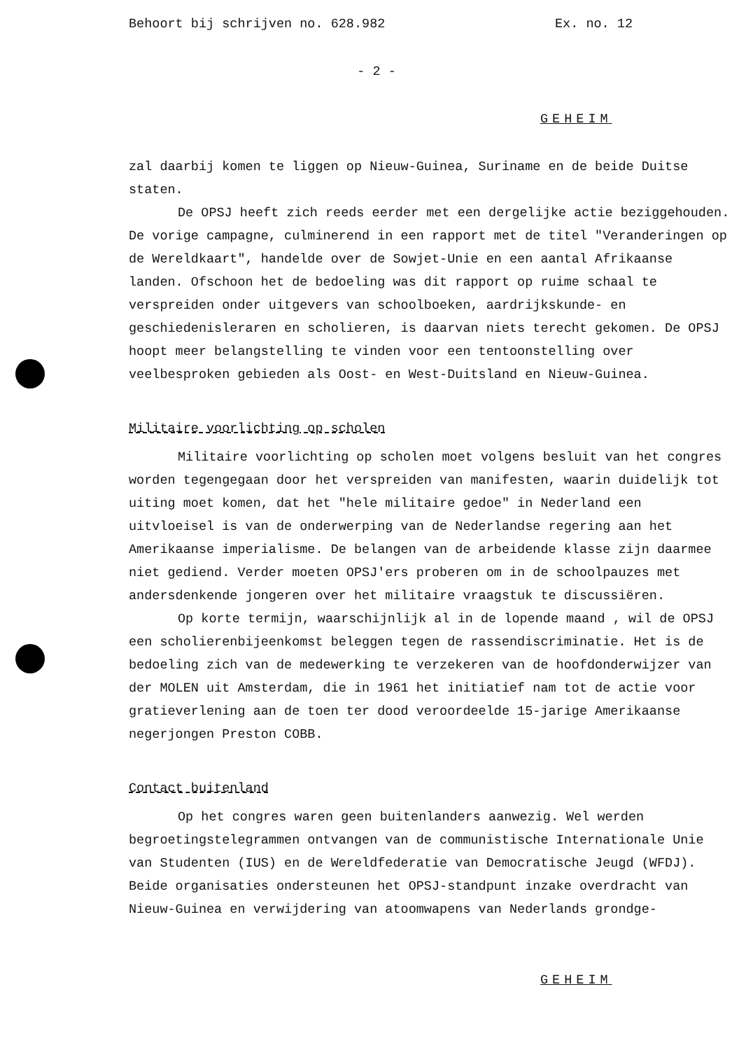Behoort bij schrijven no. 628.982 Ex. no. 12
- 2 -
GEHEIM
zal daarbij komen te liggen op Nieuw-Guinea, Suriname en de beide Duitse staten.
De OPSJ heeft zich reeds eerder met een dergelijke actie beziggehouden. De vorige campagne, culminerend in een rapport met de titel "Veranderingen op de Wereldkaart", handelde over de Sowjet-Unie en een aantal Afrikaanse landen. Ofschoon het de bedoeling was dit rapport op ruime schaal te verspreiden onder uitgevers van schoolboeken, aardrijkskunde- en geschiedenisleraren en scholieren, is daarvan niets terecht gekomen. De OPSJ hoopt meer belangstelling te vinden voor een tentoonstelling over veelbesproken gebieden als Oost- en West-Duitsland en Nieuw-Guinea.
Militaire voorlichting op scholen
Militaire voorlichting op scholen moet volgens besluit van het congres worden tegengegaan door het verspreiden van manifesten, waarin duidelijk tot uiting moet komen, dat het "hele militaire gedoe" in Nederland een uitvloeisel is van de onderwerping van de Nederlandse regering aan het Amerikaanse imperialisme. De belangen van de arbeidende klasse zijn daarmee niet gediend. Verder moeten OPSJ'ers proberen om in de schoolpauzes met andersdenkende jongeren over het militaire vraagstuk te discussiëren.
Op korte termijn, waarschijnlijk al in de lopende maand , wil de OPSJ een scholierenbijeenkomst beleggen tegen de rassendiscriminatie. Het is de bedoeling zich van de medewerking te verzekeren van de hoofdonderwijzer van der MOLEN uit Amsterdam, die in 1961 het initiatief nam tot de actie voor gratieverlening aan de toen ter dood veroordeelde 15-jarige Amerikaanse negerjongen Preston COBB.
Contact buitenland
Op het congres waren geen buitenlanders aanwezig. Wel werden begroetingstelegrammen ontvangen van de communistische Internationale Unie van Studenten (IUS) en de Wereldfederatie van Democratische Jeugd (WFDJ). Beide organisaties ondersteunen het OPSJ-standpunt inzake overdracht van Nieuw-Guinea en verwijdering van atoomwapens van Nederlands grondge-
GEHEIM